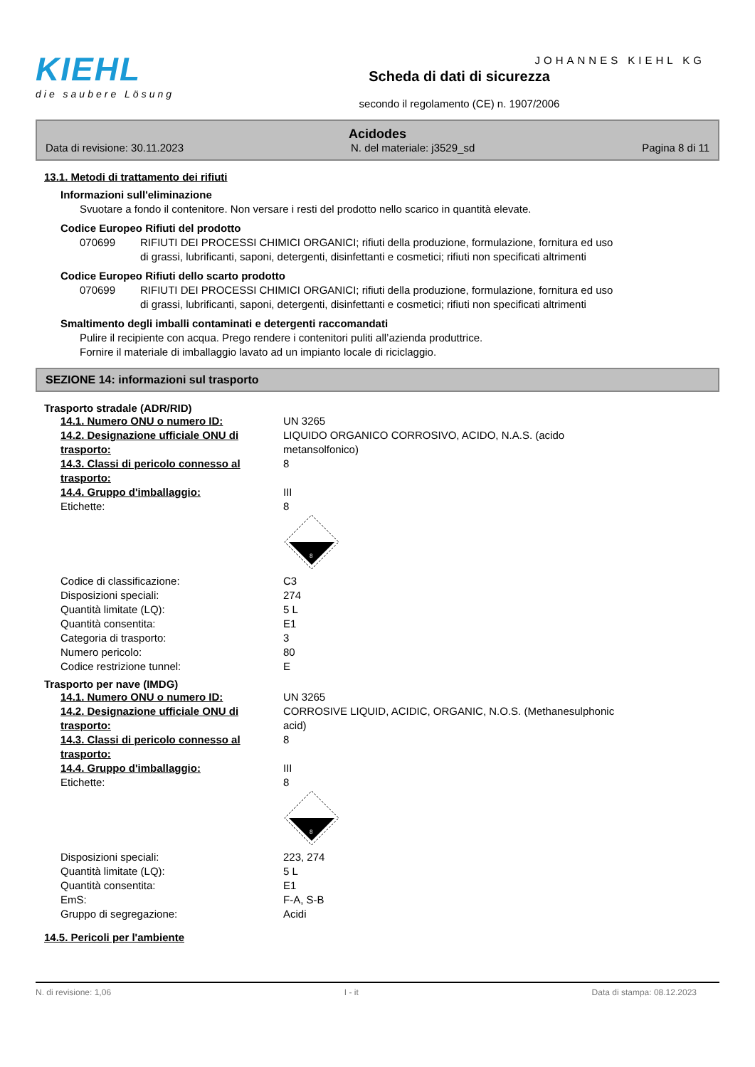JOHANNES KIEHL KG
KIEHL
die saubere Lösung
Scheda di dati di sicurezza
secondo il regolamento (CE) n. 1907/2006
Acidodes
Data di revisione: 30.11.2023 N. del materiale: j3529_sd Pagina 8 di 11
13.1. Metodi di trattamento dei rifiuti
Informazioni sull'eliminazione
Svuotare a fondo il contenitore. Non versare i resti del prodotto nello scarico in quantità elevate.
Codice Europeo Rifiuti del prodotto
| 070699 | RIFIUTI DEI PROCESSI CHIMICI ORGANICI; rifiuti della produzione, formulazione, fornitura ed uso di grassi, lubrificanti, saponi, detergenti, disinfettanti e cosmetici; rifiuti non specificati altrimenti |
Codice Europeo Rifiuti dello scarto prodotto
| 070699 | RIFIUTI DEI PROCESSI CHIMICI ORGANICI; rifiuti della produzione, formulazione, fornitura ed uso di grassi, lubrificanti, saponi, detergenti, disinfettanti e cosmetici; rifiuti non specificati altrimenti |
Smaltimento degli imballi contaminati e detergenti raccomandati
Pulire il recipiente con acqua. Prego rendere i contenitori puliti all’azienda produttrice.
Fornire il materiale di imballaggio lavato ad un impianto locale di riciclaggio.
SEZIONE 14: informazioni sul trasporto
Trasporto stradale (ADR/RID)
| 14.1. Numero ONU o numero ID: | UN 3265 |
| 14.2. Designazione ufficiale ONU di trasporto: | LIQUIDO ORGANICO CORROSIVO, ACIDO, N.A.S. (acido metansolfonico) |
| 14.3. Classi di pericolo connesso al trasporto: | 8 |
| 14.4. Gruppo d'imballaggio: | III |
| Etichette: | 8 8 |
| Codice di classificazione: | C3 |
| Disposizioni speciali: | 274 |
| Quantità limitate (LQ): | 5 L |
| Quantità consentita: | E1 |
| Categoria di trasporto: | 3 |
| Numero pericolo: | 80 |
| Codice restrizione tunnel: | E |
Trasporto per nave (IMDG)
| 14.1. Numero ONU o numero ID: | UN 3265 |
| 14.2. Designazione ufficiale ONU di trasporto: | CORROSIVE LIQUID, ACIDIC, ORGANIC, N.O.S. (Methanesulphonic acid) |
| 14.3. Classi di pericolo connesso al trasporto: | 8 |
| 14.4. Gruppo d'imballaggio: | III |
| Etichette: | 8 8 |
| Disposizioni speciali: | 223, 274 |
| Quantità limitate (LQ): | 5 L |
| Quantità consentita: | E1 |
| EmS: | F-A, S-B |
| Gruppo di segregazione: | Acidi |
14.5. Pericoli per l'ambiente
N. di revisione: 1,06 I - it Data di stampa: 08.12.2023